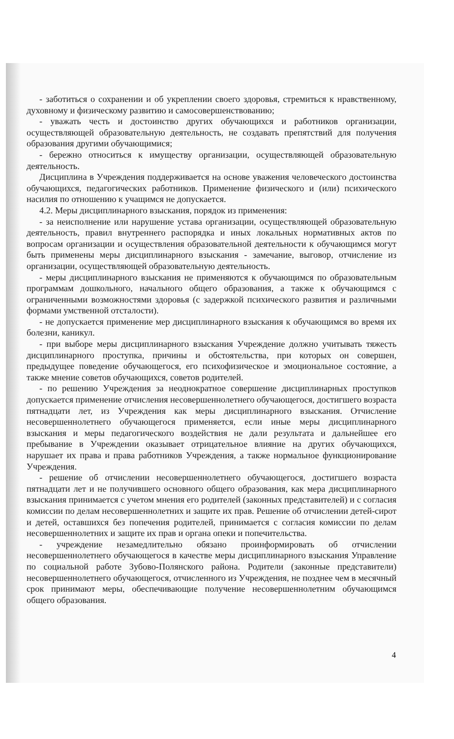- заботиться о сохранении и об укреплении своего здоровья, стремиться к нравственному, духовному и физическому развитию и самосовершенствованию;
- уважать честь и достоинство других обучающихся и работников организации, осуществляющей образовательную деятельность, не создавать препятствий для получения образования другими обучающимися;
- бережно относиться к имуществу организации, осуществляющей образовательную деятельность.
Дисциплина в Учреждения поддерживается на основе уважения человеческого достоинства обучающихся, педагогических работников. Применение физического и (или) психического насилия по отношению к учащимся не допускается.
4.2. Меры дисциплинарного взыскания, порядок из применения:
- за неисполнение или нарушение устава организации, осуществляющей образовательную деятельность, правил внутреннего распорядка и иных локальных нормативных актов по вопросам организации и осуществления образовательной деятельности к обучающимся могут быть применены меры дисциплинарного взыскания - замечание, выговор, отчисление из организации, осуществляющей образовательную деятельность.
- меры дисциплинарного взыскания не применяются к обучающимся по образовательным программам дошкольного, начального общего образования, а также к обучающимся с ограниченными возможностями здоровья (с задержкой психического развития и различными формами умственной отсталости).
- не допускается применение мер дисциплинарного взыскания к обучающимся во время их болезни, каникул.
- при выборе меры дисциплинарного взыскания Учреждение должно учитывать тяжесть дисциплинарного проступка, причины и обстоятельства, при которых он совершен, предыдущее поведение обучающегося, его психофизическое и эмоциональное состояние, а также мнение советов обучающихся, советов родителей.
- по решению Учреждения за неоднократное совершение дисциплинарных проступков допускается применение отчисления несовершеннолетнего обучающегося, достигшего возраста пятнадцати лет, из Учреждения как меры дисциплинарного взыскания. Отчисление несовершеннолетнего обучающегося применяется, если иные меры дисциплинарного взыскания и меры педагогического воздействия не дали результата и дальнейшее его пребывание в Учреждении оказывает отрицательное влияние на других обучающихся, нарушает их права и права работников Учреждения, а также нормальное функционирование Учреждения.
- решение об отчислении несовершеннолетнего обучающегося, достигшего возраста пятнадцати лет и не получившего основного общего образования, как мера дисциплинарного взыскания принимается с учетом мнения его родителей (законных представителей) и с согласия комиссии по делам несовершеннолетних и защите их прав. Решение об отчислении детей-сирот и детей, оставшихся без попечения родителей, принимается с согласия комиссии по делам несовершеннолетних и защите их прав и органа опеки и попечительства.
- учреждение незамедлительно обязано проинформировать об отчислении несовершеннолетнего обучающегося в качестве меры дисциплинарного взыскания Управление по социальной работе Зубово-Полянского района. Родители (законные представители) несовершеннолетнего обучающегося, отчисленного из Учреждения, не позднее чем в месячный срок принимают меры, обеспечивающие получение несовершеннолетним обучающимся общего образования.
4